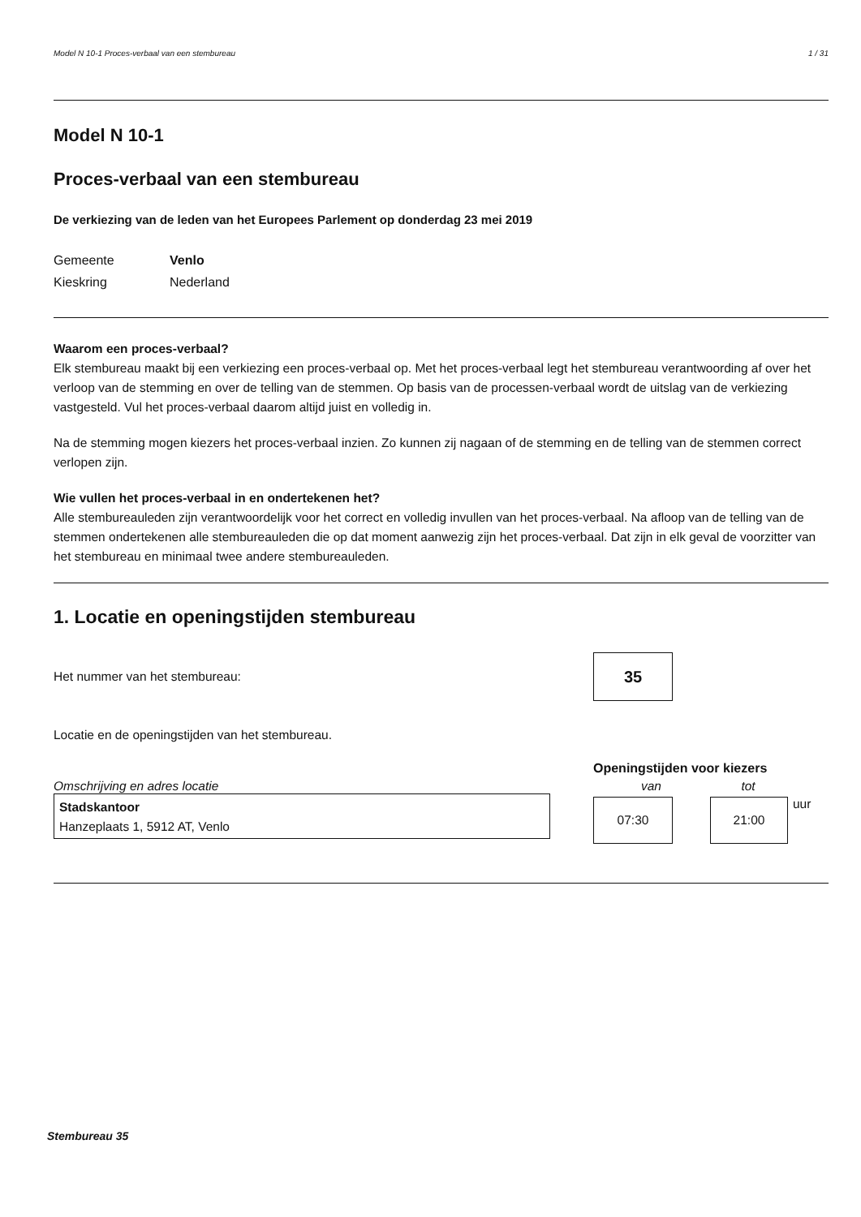Model N 10-1 Proces-verbaal van een stembureau 1 / 31
Model N 10-1
Proces-verbaal van een stembureau
De verkiezing van de leden van het Europees Parlement op donderdag 23 mei 2019
Gemeente Venlo Kieskring Nederland
Waarom een proces-verbaal?
Elk stembureau maakt bij een verkiezing een proces-verbaal op. Met het proces-verbaal legt het stembureau verantwoording af over het verloop van de stemming en over de telling van de stemmen. Op basis van de processen-verbaal wordt de uitslag van de verkiezing vastgesteld. Vul het proces-verbaal daarom altijd juist en volledig in.
Na de stemming mogen kiezers het proces-verbaal inzien. Zo kunnen zij nagaan of de stemming en de telling van de stemmen correct verlopen zijn.
Wie vullen het proces-verbaal in en ondertekenen het?
Alle stembureauleden zijn verantwoordelijk voor het correct en volledig invullen van het proces-verbaal. Na afloop van de telling van de stemmen ondertekenen alle stembureauleden die op dat moment aanwezig zijn het proces-verbaal. Dat zijn in elk geval de voorzitter van het stembureau en minimaal twee andere stembureauleden.
1. Locatie en openingstijden stembureau
Het nummer van het stembureau:
35
Locatie en de openingstijden van het stembureau.
Omschrijving en adres locatie
Stadskantoor
Hanzeplaats 1, 5912 AT, Venlo
Openingstijden voor kiezers
van tot
07:30 21:00
uur
Stembureau 35